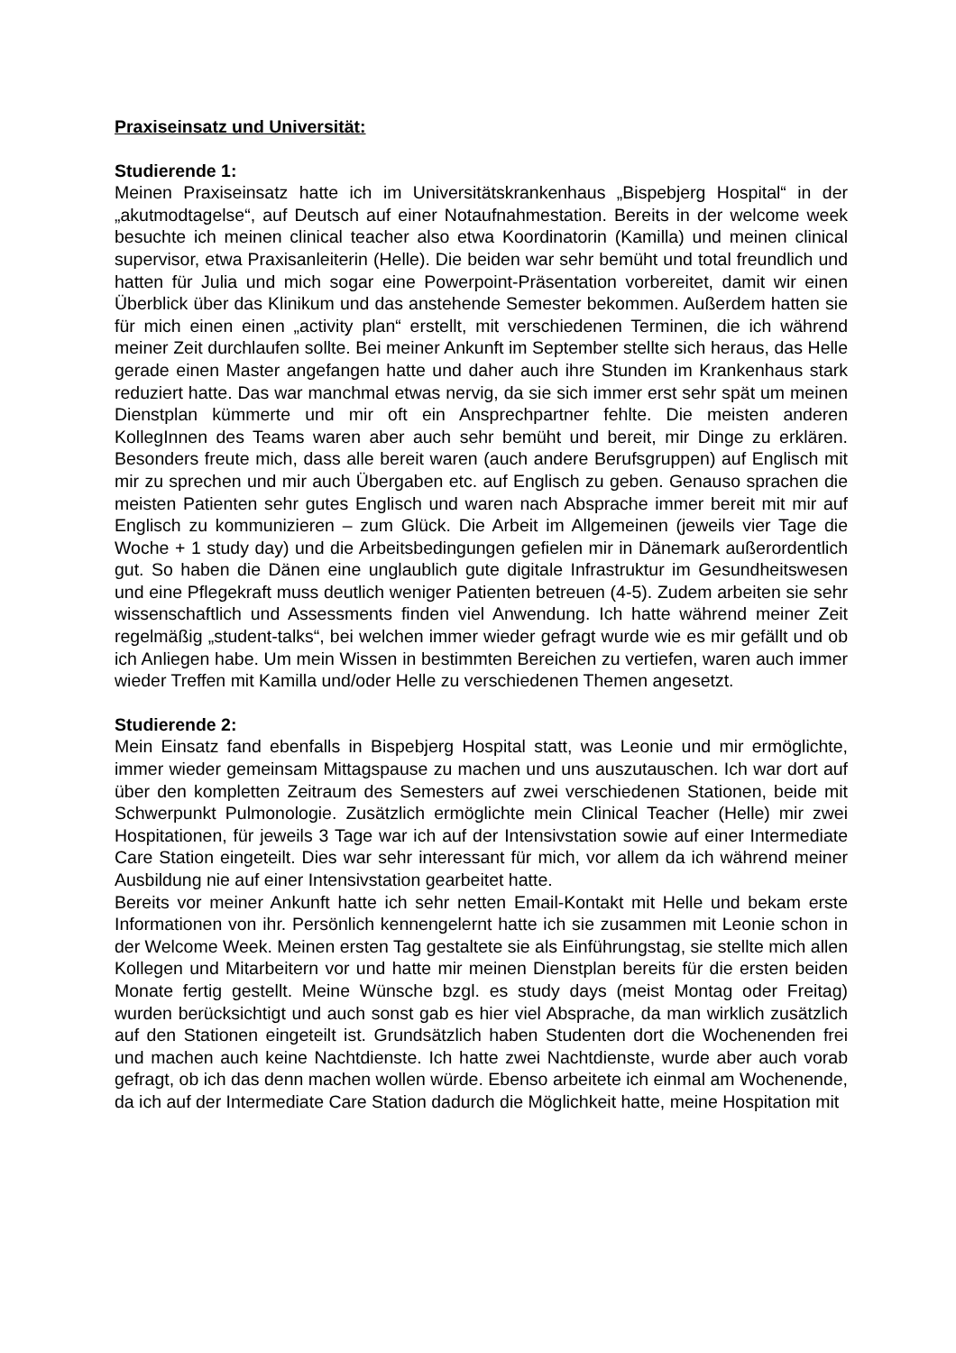Praxiseinsatz und Universität:
Studierende 1:
Meinen Praxiseinsatz hatte ich im Universitätskrankenhaus „Bispebjerg Hospital“ in der „akutmodtagelse“, auf Deutsch auf einer Notaufnahmestation. Bereits in der welcome week besuchte ich meinen clinical teacher also etwa Koordinatorin (Kamilla) und meinen clinical supervisor, etwa Praxisanleiterin (Helle). Die beiden war sehr bemüht und total freundlich und hatten für Julia und mich sogar eine Powerpoint-Präsentation vorbereitet, damit wir einen Überblick über das Klinikum und das anstehende Semester bekommen. Außerdem hatten sie für mich einen einen „activity plan“ erstellt, mit verschiedenen Terminen, die ich während meiner Zeit durchlaufen sollte. Bei meiner Ankunft im September stellte sich heraus, das Helle gerade einen Master angefangen hatte und daher auch ihre Stunden im Krankenhaus stark reduziert hatte. Das war manchmal etwas nervig, da sie sich immer erst sehr spät um meinen Dienstplan kümmerte und mir oft ein Ansprechpartner fehlte. Die meisten anderen KollegInnen des Teams waren aber auch sehr bemüht und bereit, mir Dinge zu erklären. Besonders freute mich, dass alle bereit waren (auch andere Berufsgruppen) auf Englisch mit mir zu sprechen und mir auch Übergaben etc. auf Englisch zu geben. Genauso sprachen die meisten Patienten sehr gutes Englisch und waren nach Absprache immer bereit mit mir auf Englisch zu kommunizieren – zum Glück. Die Arbeit im Allgemeinen (jeweils vier Tage die Woche + 1 study day) und die Arbeitsbedingungen gefielen mir in Dänemark außerordentlich gut. So haben die Dänen eine unglaublich gute digitale Infrastruktur im Gesundheitswesen und eine Pflegekraft muss deutlich weniger Patienten betreuen (4-5). Zudem arbeiten sie sehr wissenschaftlich und Assessments finden viel Anwendung. Ich hatte während meiner Zeit regelmäßig „student-talks“, bei welchen immer wieder gefragt wurde wie es mir gefällt und ob ich Anliegen habe. Um mein Wissen in bestimmten Bereichen zu vertiefen, waren auch immer wieder Treffen mit Kamilla und/oder Helle zu verschiedenen Themen angesetzt.
Studierende 2:
Mein Einsatz fand ebenfalls in Bispebjerg Hospital statt, was Leonie und mir ermöglichte, immer wieder gemeinsam Mittagspause zu machen und uns auszutauschen. Ich war dort auf über den kompletten Zeitraum des Semesters auf zwei verschiedenen Stationen, beide mit Schwerpunkt Pulmonologie. Zusätzlich ermöglichte mein Clinical Teacher (Helle) mir zwei Hospitationen, für jeweils 3 Tage war ich auf der Intensivstation sowie auf einer Intermediate Care Station eingeteilt. Dies war sehr interessant für mich, vor allem da ich während meiner Ausbildung nie auf einer Intensivstation gearbeitet hatte.
Bereits vor meiner Ankunft hatte ich sehr netten Email-Kontakt mit Helle und bekam erste Informationen von ihr. Persönlich kennengelernt hatte ich sie zusammen mit Leonie schon in der Welcome Week. Meinen ersten Tag gestaltete sie als Einführungstag, sie stellte mich allen Kollegen und Mitarbeitern vor und hatte mir meinen Dienstplan bereits für die ersten beiden Monate fertig gestellt. Meine Wünsche bzgl. es study days (meist Montag oder Freitag) wurden berücksichtigt und auch sonst gab es hier viel Absprache, da man wirklich zusätzlich auf den Stationen eingeteilt ist. Grundsätzlich haben Studenten dort die Wochenenden frei und machen auch keine Nachtdienste. Ich hatte zwei Nachtdienste, wurde aber auch vorab gefragt, ob ich das denn machen wollen würde. Ebenso arbeitete ich einmal am Wochenende, da ich auf der Intermediate Care Station dadurch die Möglichkeit hatte, meine Hospitation mit